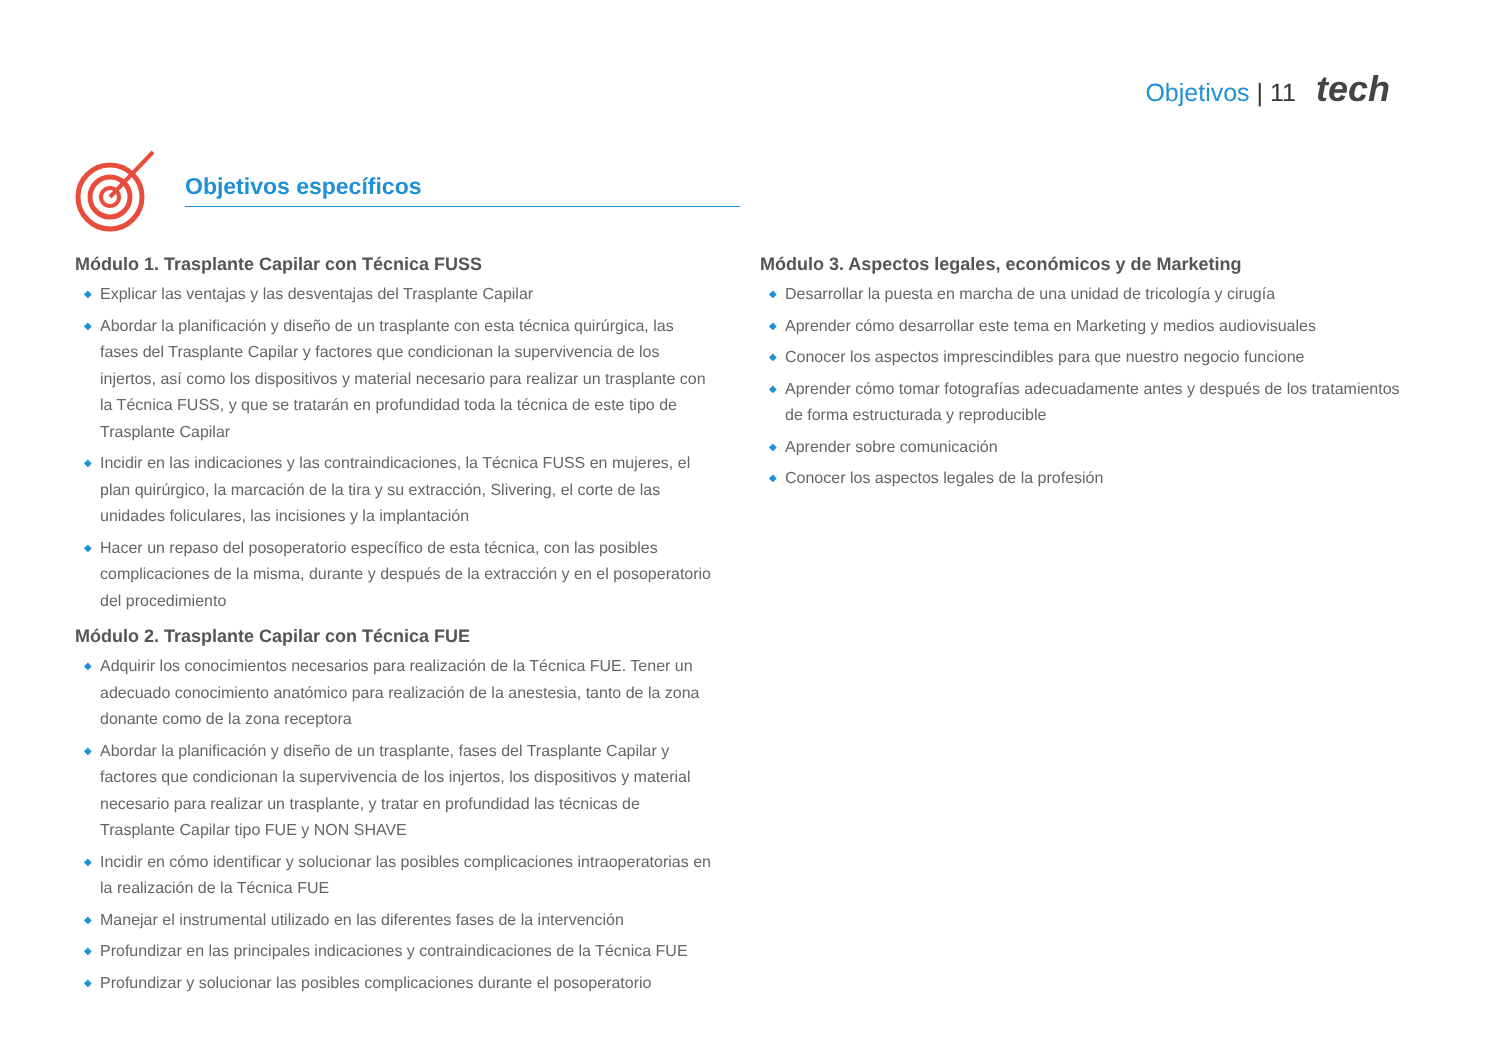Objetivos | 11 tech
Objetivos específicos
Módulo 1. Trasplante Capilar con Técnica FUSS
◆ Explicar las ventajas y las desventajas del Trasplante Capilar
◆ Abordar la planificación y diseño de un trasplante con esta técnica quirúrgica, las fases del Trasplante Capilar y factores que condicionan la supervivencia de los injertos, así como los dispositivos y material necesario para realizar un trasplante con la Técnica FUSS, y que se tratarán en profundidad toda la técnica de este tipo de Trasplante Capilar
◆ Incidir en las indicaciones y las contraindicaciones, la Técnica FUSS en mujeres, el plan quirúrgico, la marcación de la tira y su extracción, Slivering, el corte de las unidades foliculares, las incisiones y la implantación
◆ Hacer un repaso del posoperatorio específico de esta técnica, con las posibles complicaciones de la misma, durante y después de la extracción y en el posoperatorio del procedimiento
Módulo 2. Trasplante Capilar con Técnica FUE
◆ Adquirir los conocimientos necesarios para realización de la Técnica FUE. Tener un adecuado conocimiento anatómico para realización de la anestesia, tanto de la zona donante como de la zona receptora
◆ Abordar la planificación y diseño de un trasplante, fases del Trasplante Capilar y factores que condicionan la supervivencia de los injertos, los dispositivos y material necesario para realizar un trasplante, y tratar en profundidad las técnicas de Trasplante Capilar tipo FUE y NON SHAVE
◆ Incidir en cómo identificar y solucionar las posibles complicaciones intraoperatorias en la realización de la Técnica FUE
◆ Manejar el instrumental utilizado en las diferentes fases de la intervención
◆ Profundizar en las principales indicaciones y contraindicaciones de la Técnica FUE
◆ Profundizar y solucionar las posibles complicaciones durante el posoperatorio
Módulo 3. Aspectos legales, económicos y de Marketing
◆ Desarrollar la puesta en marcha de una unidad de tricología y cirugía
◆ Aprender cómo desarrollar este tema en Marketing y medios audiovisuales
◆ Conocer los aspectos imprescindibles para que nuestro negocio funcione
◆ Aprender cómo tomar fotografías adecuadamente antes y después de los tratamientos de forma estructurada y reproducible
◆ Aprender sobre comunicación
◆ Conocer los aspectos legales de la profesión